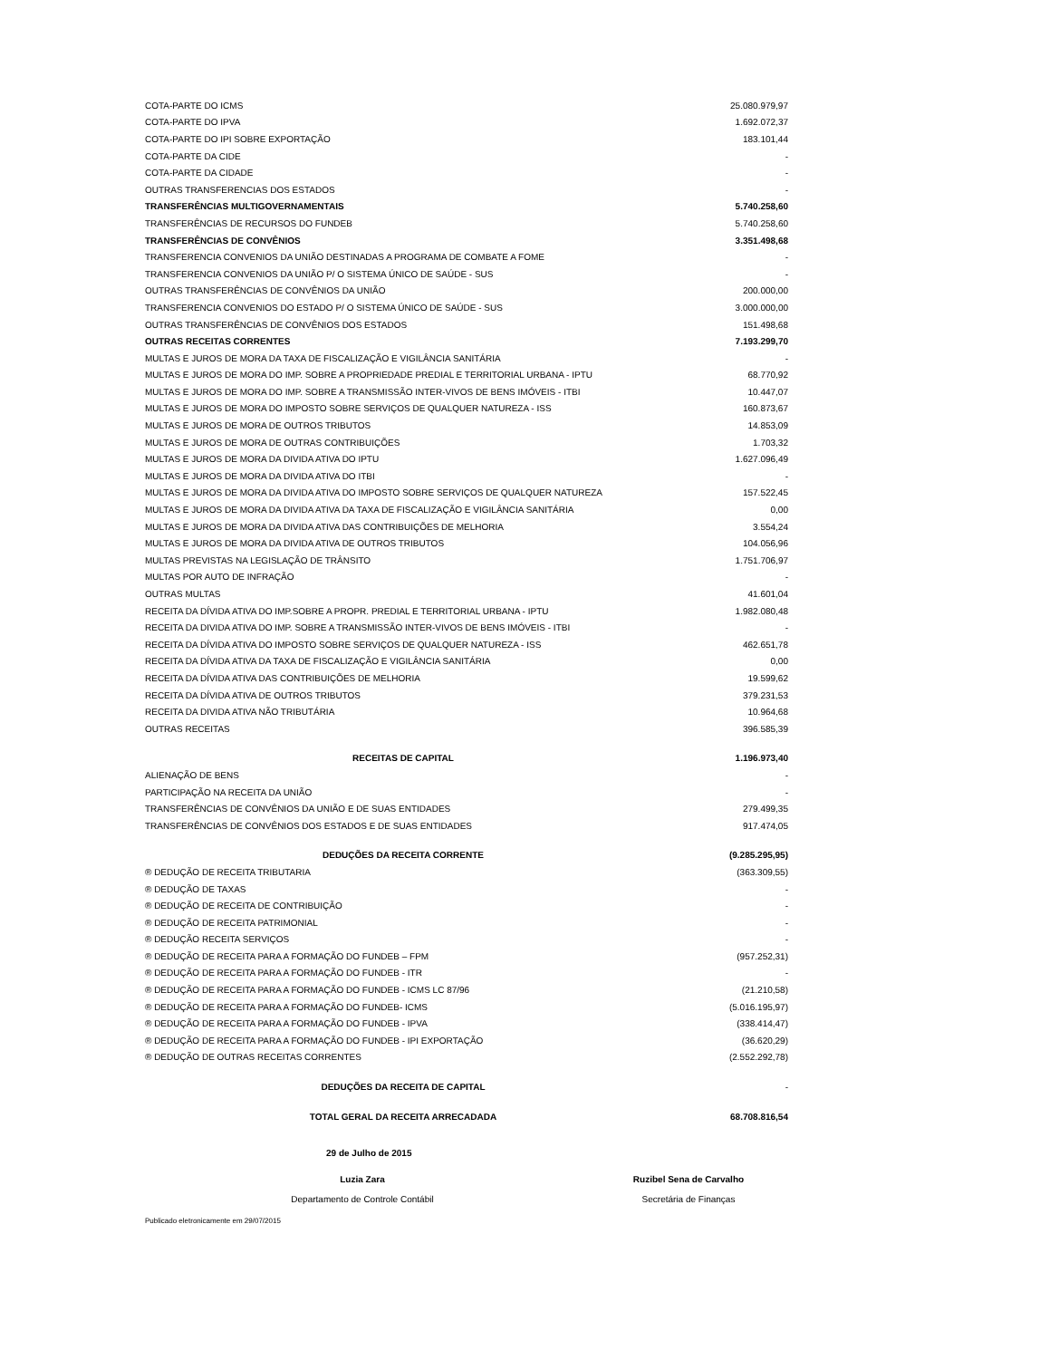| COTA-PARTE DO ICMS | 25.080.979,97 |
| COTA-PARTE DO IPVA | 1.692.072,37 |
| COTA-PARTE DO IPI SOBRE EXPORTAÇÃO | 183.101,44 |
| COTA-PARTE DA CIDE | - |
| COTA-PARTE DA CIDADE | - |
| OUTRAS TRANSFERENCIAS DOS ESTADOS | - |
| TRANSFERÊNCIAS MULTIGOVERNAMENTAIS | 5.740.258,60 |
| TRANSFERÊNCIAS DE RECURSOS DO FUNDEB | 5.740.258,60 |
| TRANSFERÊNCIAS DE CONVÊNIOS | 3.351.498,68 |
| TRANSFERENCIA CONVENIOS DA UNIÃO DESTINADAS A PROGRAMA DE COMBATE A FOME | - |
| TRANSFERENCIA CONVENIOS DA UNIÃO P/ O SISTEMA ÚNICO DE SAÚDE - SUS | - |
| OUTRAS TRANSFERÊNCIAS DE CONVÊNIOS DA UNIÃO | 200.000,00 |
| TRANSFERENCIA CONVENIOS DO ESTADO P/ O SISTEMA ÚNICO DE SAÚDE - SUS | 3.000.000,00 |
| OUTRAS TRANSFERÊNCIAS DE CONVÊNIOS DOS ESTADOS | 151.498,68 |
| OUTRAS RECEITAS CORRENTES | 7.193.299,70 |
| MULTAS E JUROS DE MORA DA TAXA DE FISCALIZAÇÃO E VIGILÂNCIA SANITÁRIA | - |
| MULTAS E JUROS DE MORA DO IMP. SOBRE A PROPRIEDADE PREDIAL E TERRITORIAL URBANA - IPTU | 68.770,92 |
| MULTAS E JUROS DE MORA DO IMP. SOBRE A TRANSMISSÃO INTER-VIVOS DE BENS IMÓVEIS - ITBI | 10.447,07 |
| MULTAS E JUROS DE MORA DO IMPOSTO SOBRE SERVIÇOS DE QUALQUER NATUREZA - ISS | 160.873,67 |
| MULTAS E JUROS DE MORA DE OUTROS TRIBUTOS | 14.853,09 |
| MULTAS E JUROS DE MORA DE OUTRAS CONTRIBUIÇÕES | 1.703,32 |
| MULTAS E JUROS DE MORA DA DIVIDA ATIVA DO IPTU | 1.627.096,49 |
| MULTAS E JUROS DE MORA DA DIVIDA ATIVA DO ITBI | - |
| MULTAS E JUROS DE MORA DA DIVIDA ATIVA DO IMPOSTO SOBRE SERVIÇOS DE QUALQUER NATUREZA | 157.522,45 |
| MULTAS E JUROS DE MORA DA DIVIDA ATIVA DA TAXA DE FISCALIZAÇÃO E VIGILÂNCIA SANITÁRIA | 0,00 |
| MULTAS E JUROS DE MORA DA DIVIDA ATIVA DAS CONTRIBUIÇÕES DE MELHORIA | 3.554,24 |
| MULTAS E JUROS DE MORA DA DIVIDA ATIVA DE OUTROS TRIBUTOS | 104.056,96 |
| MULTAS PREVISTAS NA LEGISLAÇÃO DE TRÂNSITO | 1.751.706,97 |
| MULTAS POR AUTO DE INFRAÇÃO | - |
| OUTRAS MULTAS | 41.601,04 |
| RECEITA DA DÍVIDA ATIVA DO IMP.SOBRE A PROPR. PREDIAL E TERRITORIAL URBANA - IPTU | 1.982.080,48 |
| RECEITA DA DIVIDA ATIVA DO IMP. SOBRE A TRANSMISSÃO INTER-VIVOS DE BENS IMÓVEIS - ITBI | - |
| RECEITA DA DÍVIDA ATIVA DO IMPOSTO SOBRE SERVIÇOS DE QUALQUER NATUREZA - ISS | 462.651,78 |
| RECEITA DA DÍVIDA ATIVA DA TAXA DE FISCALIZAÇÃO E VIGILÂNCIA SANITÁRIA | 0,00 |
| RECEITA DA DÍVIDA ATIVA DAS CONTRIBUIÇÕES DE MELHORIA | 19.599,62 |
| RECEITA DA DÍVIDA ATIVA DE OUTROS TRIBUTOS | 379.231,53 |
| RECEITA DA DIVIDA ATIVA NÃO TRIBUTÁRIA | 10.964,68 |
| OUTRAS RECEITAS | 396.585,39 |
| RECEITAS DE CAPITAL | 1.196.973,40 |
| ALIENAÇÃO DE BENS | - |
| PARTICIPAÇÃO NA RECEITA DA UNIÃO | - |
| TRANSFERÊNCIAS DE CONVÊNIOS DA UNIÃO E DE SUAS ENTIDADES | 279.499,35 |
| TRANSFERÊNCIAS DE CONVÊNIOS DOS ESTADOS E DE SUAS ENTIDADES | 917.474,05 |
| DEDUÇÕES DA RECEITA CORRENTE | (9.285.295,95) |
| ® DEDUÇÃO DE RECEITA TRIBUTARIA | (363.309,55) |
| ® DEDUÇÃO DE TAXAS | - |
| ® DEDUÇÃO DE RECEITA DE CONTRIBUIÇÃO | - |
| ® DEDUÇÃO DE RECEITA PATRIMONIAL | - |
| ® DEDUÇÃO RECEITA SERVIÇOS | - |
| ® DEDUÇÃO DE RECEITA PARA A FORMAÇÃO DO FUNDEB – FPM | (957.252,31) |
| ® DEDUÇÃO DE RECEITA PARA A FORMAÇÃO DO FUNDEB - ITR | - |
| ® DEDUÇÃO DE RECEITA PARA A FORMAÇÃO DO FUNDEB - ICMS LC 87/96 | (21.210,58) |
| ® DEDUÇÃO DE RECEITA PARA A FORMAÇÃO DO FUNDEB- ICMS | (5.016.195,97) |
| ® DEDUÇÃO DE RECEITA PARA A FORMAÇÃO DO FUNDEB - IPVA | (338.414,47) |
| ® DEDUÇÃO DE RECEITA PARA A FORMAÇÃO DO FUNDEB - IPI EXPORTAÇÃO | (36.620,29) |
| ® DEDUÇÃO DE OUTRAS RECEITAS CORRENTES | (2.552.292,78) |
| DEDUÇÕES DA RECEITA DE CAPITAL | - |
| TOTAL GERAL DA RECEITA ARRECADADA | 68.708.816,54 |
29 de Julho de 2015
Luzia Zara
Departamento de Controle Contábil
Ruzibel Sena de Carvalho
Secretária de Finanças
Publicado eletronicamente em 29/07/2015